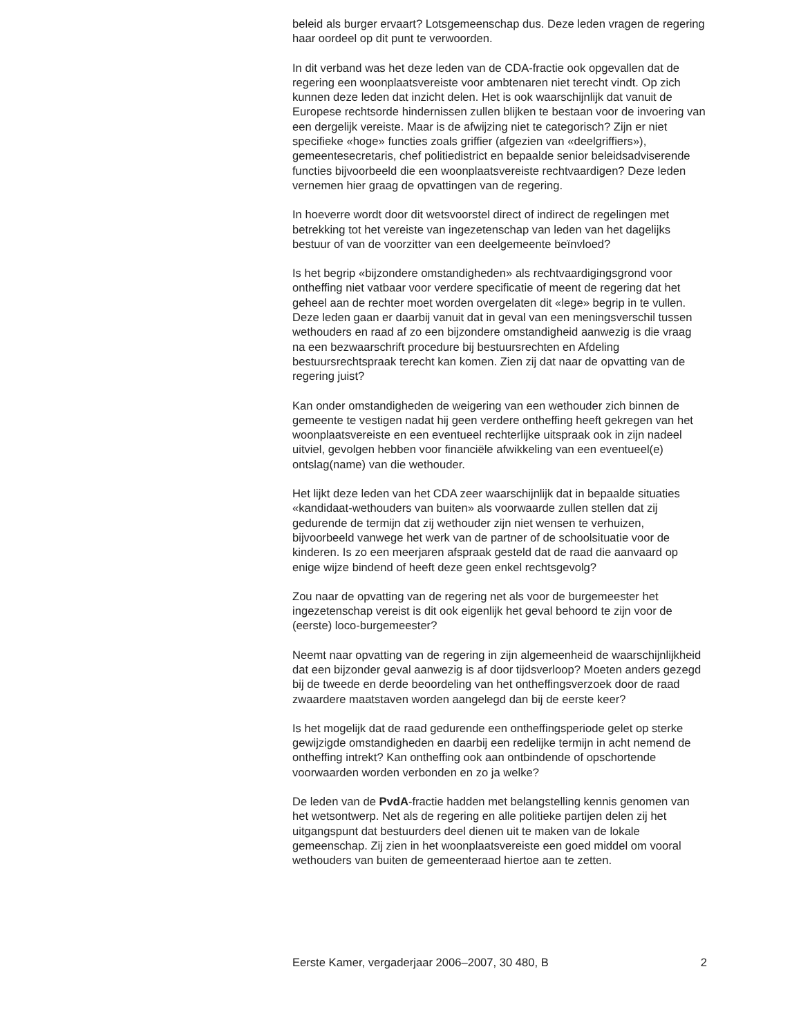beleid als burger ervaart? Lotsgemeenschap dus. Deze leden vragen de regering haar oordeel op dit punt te verwoorden.
In dit verband was het deze leden van de CDA-fractie ook opgevallen dat de regering een woonplaatsvereiste voor ambtenaren niet terecht vindt. Op zich kunnen deze leden dat inzicht delen. Het is ook waarschijnlijk dat vanuit de Europese rechtsorde hindernissen zullen blijken te bestaan voor de invoering van een dergelijk vereiste. Maar is de afwijzing niet te categorisch? Zijn er niet specifieke «hoge» functies zoals griffier (afgezien van «deelgriffiers»), gemeentesecretaris, chef politiedistrict en bepaalde senior beleidsadviserende functies bijvoorbeeld die een woonplaatsvereiste rechtvaardigen? Deze leden vernemen hier graag de opvattingen van de regering.
In hoeverre wordt door dit wetsvoorstel direct of indirect de regelingen met betrekking tot het vereiste van ingezetenschap van leden van het dagelijks bestuur of van de voorzitter van een deelgemeente beïnvloed?
Is het begrip «bijzondere omstandigheden» als rechtvaardigingsgrond voor ontheffing niet vatbaar voor verdere specificatie of meent de regering dat het geheel aan de rechter moet worden overgelaten dit «lege» begrip in te vullen. Deze leden gaan er daarbij vanuit dat in geval van een meningsverschil tussen wethouders en raad af zo een bijzondere omstandigheid aanwezig is die vraag na een bezwaarschrift procedure bij bestuursrechten en Afdeling bestuursrechtspraak terecht kan komen. Zien zij dat naar de opvatting van de regering juist?
Kan onder omstandigheden de weigering van een wethouder zich binnen de gemeente te vestigen nadat hij geen verdere ontheffing heeft gekregen van het woonplaatsvereiste en een eventueel rechterlijke uitspraak ook in zijn nadeel uitviel, gevolgen hebben voor financiële afwikkeling van een eventueel(e) ontslag(name) van die wethouder.
Het lijkt deze leden van het CDA zeer waarschijnlijk dat in bepaalde situaties «kandidaat-wethouders van buiten» als voorwaarde zullen stellen dat zij gedurende de termijn dat zij wethouder zijn niet wensen te verhuizen, bijvoorbeeld vanwege het werk van de partner of de schoolsituatie voor de kinderen. Is zo een meerjaren afspraak gesteld dat de raad die aanvaard op enige wijze bindend of heeft deze geen enkel rechtsgevolg?
Zou naar de opvatting van de regering net als voor de burgemeester het ingezetenschap vereist is dit ook eigenlijk het geval behoord te zijn voor de (eerste) loco-burgemeester?
Neemt naar opvatting van de regering in zijn algemeenheid de waarschijnlijkheid dat een bijzonder geval aanwezig is af door tijdsverloop? Moeten anders gezegd bij de tweede en derde beoordeling van het ontheffingsverzoek door de raad zwaardere maatstaven worden aangelegd dan bij de eerste keer?
Is het mogelijk dat de raad gedurende een ontheffingsperiode gelet op sterke gewijzigde omstandigheden en daarbij een redelijke termijn in acht nemend de ontheffing intrekt? Kan ontheffing ook aan ontbindende of opschortende voorwaarden worden verbonden en zo ja welke?
De leden van de PvdA-fractie hadden met belangstelling kennis genomen van het wetsontwerp. Net als de regering en alle politieke partijen delen zij het uitgangspunt dat bestuurders deel dienen uit te maken van de lokale gemeenschap. Zij zien in het woonplaatsvereiste een goed middel om vooral wethouders van buiten de gemeenteraad hiertoe aan te zetten.
Eerste Kamer, vergaderjaar 2006–2007, 30 480, B 2